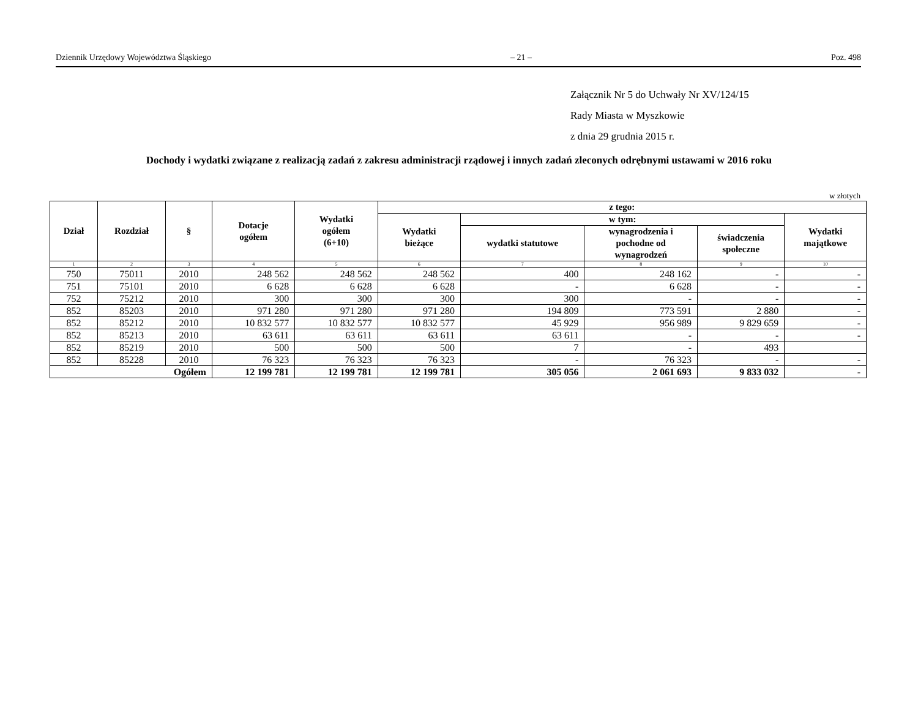Dziennik Urzędowy Województwa Śląskiego – 21 – Poz. 498
Załącznik Nr 5 do Uchwały Nr XV/124/15
Rady Miasta w Myszkowie
z dnia 29 grudnia 2015 r.
Dochody i wydatki związane z realizacją zadań z zakresu administracji rządowej i innych zadań zleconych odrębnymi ustawami w 2016 roku
w złotych
| Dział | Rozdział | § | Dotacje ogółem | Wydatki ogółem (6+10) | z tego: | | | | |
| --- | --- | --- | --- | --- | --- | --- | --- | --- | --- |
| | | | | | Wydatki bieżące | w tym: | | | Wydatki majątkowe |
| | | | | | | wydatki statutowe | wynagrodzenia i pochodne od wynagrodzeń | świadczenia społeczne | |
| 1 | 2 | 3 | 4 | 5 | 6 | 7 | 8 | 9 | 10 |
| 750 | 75011 | 2010 | 248 562 | 248 562 | 248 562 | 400 | 248 162 | - | - |
| 751 | 75101 | 2010 | 6 628 | 6 628 | 6 628 | - | 6 628 | - | - |
| 752 | 75212 | 2010 | 300 | 300 | 300 | 300 | - | - | - |
| 852 | 85203 | 2010 | 971 280 | 971 280 | 971 280 | 194 809 | 773 591 | 2 880 | - |
| 852 | 85212 | 2010 | 10 832 577 | 10 832 577 | 10 832 577 | 45 929 | 956 989 | 9 829 659 | - |
| 852 | 85213 | 2010 | 63 611 | 63 611 | 63 611 | 63 611 | - | - | - |
| 852 | 85219 | 2010 | 500 | 500 | 500 | 7 | - | 493 | |
| 852 | 85228 | 2010 | 76 323 | 76 323 | 76 323 | - | 76 323 | - | - |
| Ogółem | | | 12 199 781 | 12 199 781 | 12 199 781 | 305 056 | 2 061 693 | 9 833 032 | - |